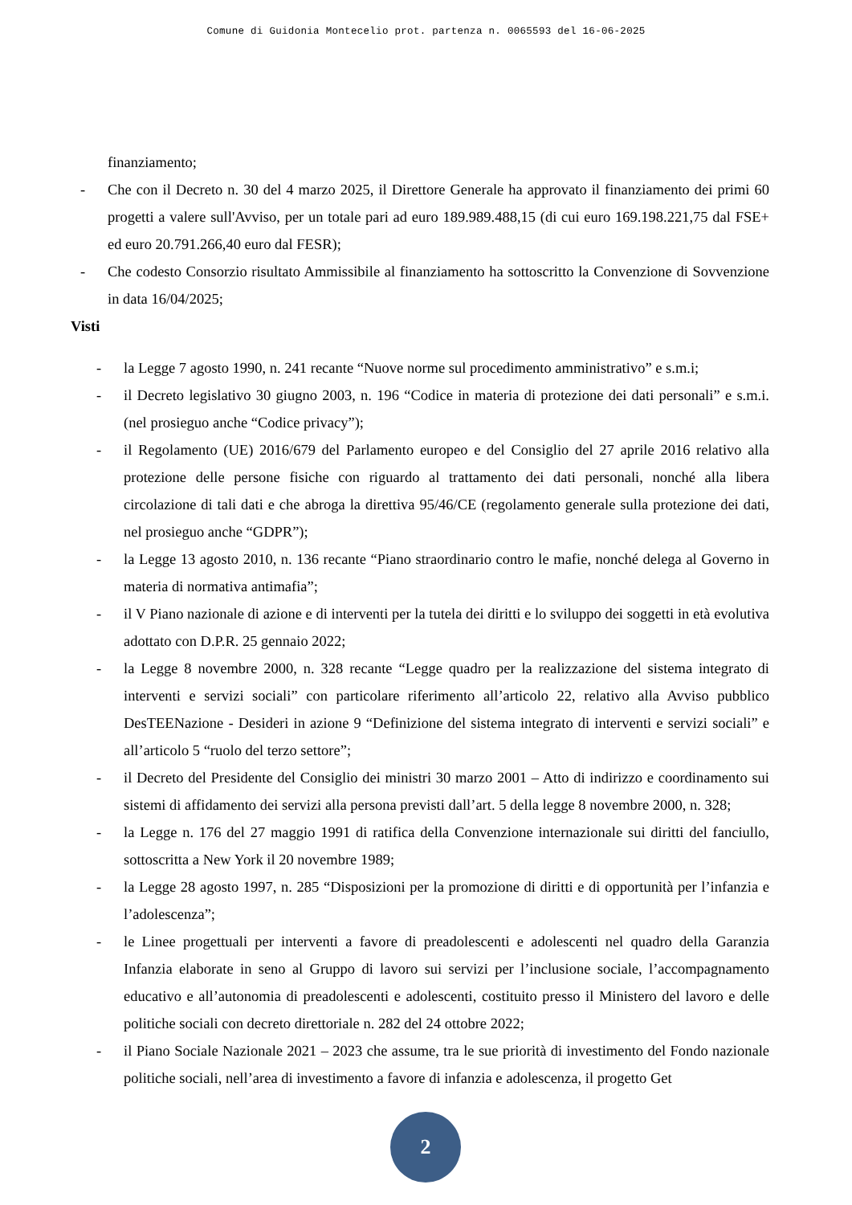Comune di Guidonia Montecelio prot. partenza n. 0065593 del 16-06-2025
finanziamento;
- Che con il Decreto n. 30 del 4 marzo 2025, il Direttore Generale ha approvato il finanziamento dei primi 60 progetti a valere sull'Avviso, per un totale pari ad euro 189.989.488,15 (di cui euro 169.198.221,75 dal FSE+ ed euro 20.791.266,40 euro dal FESR);
- Che codesto Consorzio risultato Ammissibile al finanziamento ha sottoscritto la Convenzione di Sovvenzione in data 16/04/2025;
Visti
- la Legge 7 agosto 1990, n. 241 recante “Nuove norme sul procedimento amministrativo” e s.m.i;
- il Decreto legislativo 30 giugno 2003, n. 196 “Codice in materia di protezione dei dati personali” e s.m.i. (nel prosieguo anche “Codice privacy”);
- il Regolamento (UE) 2016/679 del Parlamento europeo e del Consiglio del 27 aprile 2016 relativo alla protezione delle persone fisiche con riguardo al trattamento dei dati personali, nonché alla libera circolazione di tali dati e che abroga la direttiva 95/46/CE (regolamento generale sulla protezione dei dati, nel prosieguo anche “GDPR”);
- la Legge 13 agosto 2010, n. 136 recante “Piano straordinario contro le mafie, nonché delega al Governo in materia di normativa antimafia”;
- il V Piano nazionale di azione e di interventi per la tutela dei diritti e lo sviluppo dei soggetti in età evolutiva adottato con D.P.R. 25 gennaio 2022;
- la Legge 8 novembre 2000, n. 328 recante “Legge quadro per la realizzazione del sistema integrato di interventi e servizi sociali” con particolare riferimento all’articolo 22, relativo alla Avviso pubblico DesTEENazione - Desideri in azione 9 “Definizione del sistema integrato di interventi e servizi sociali” e all’articolo 5 “ruolo del terzo settore”;
- il Decreto del Presidente del Consiglio dei ministri 30 marzo 2001 – Atto di indirizzo e coordinamento sui sistemi di affidamento dei servizi alla persona previsti dall’art. 5 della legge 8 novembre 2000, n. 328;
- la Legge n. 176 del 27 maggio 1991 di ratifica della Convenzione internazionale sui diritti del fanciullo, sottoscritta a New York il 20 novembre 1989;
- la Legge 28 agosto 1997, n. 285 “Disposizioni per la promozione di diritti e di opportunità per l’infanzia e l’adolescenza”;
- le Linee progettuali per interventi a favore di preadolescenti e adolescenti nel quadro della Garanzia Infanzia elaborate in seno al Gruppo di lavoro sui servizi per l’inclusione sociale, l’accompagnamento educativo e all’autonomia di preadolescenti e adolescenti, costituito presso il Ministero del lavoro e delle politiche sociali con decreto direttoriale n. 282 del 24 ottobre 2022;
- il Piano Sociale Nazionale 2021 – 2023 che assume, tra le sue priorità di investimento del Fondo nazionale politiche sociali, nell’area di investimento a favore di infanzia e adolescenza, il progetto Get
2